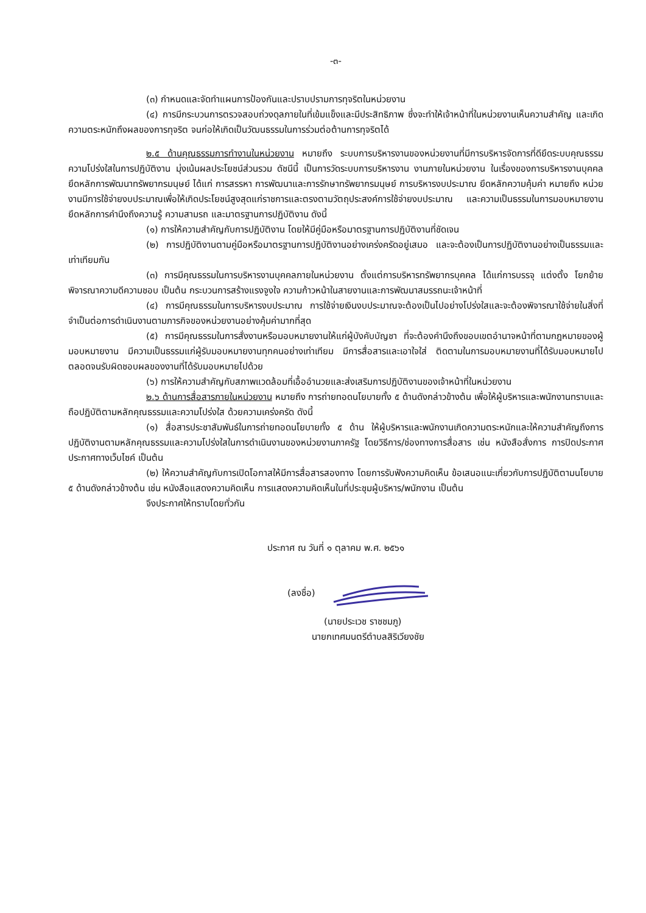-๓-
(๓) กำหนดและจัดทำแผนการป้องกันและปราบปรามการทุจริตในหน่วยงาน
(๔) การมีกระบวนการตรวจสอบถ่วงดุลภายในที่เข้มแข็งและมีประสิทธิภาพ ซึ่งจะทำให้เจ้าหน้าที่ในหน่วยงานเห็นความสำคัญ และเกิดความตระหนักถึงผลของการทุจริต จนก่อให้เกิดเป็นวัฒนธรรมในการร่วมต่อต้านการทุจริตได้
๒.๕ ด้านคุณธรรมการทำงานในหน่วยงาน หมายถึง ระบบการบริหารงานของหน่วยงานที่มีการบริหารจัดการที่ดียึดระบบคุณธรรมความโปร่งใสในการปฏิบัติงาน มุ่งเน้นผลประโยชน์ส่วนรวม ดัชนีนี้ เป็นการวัดระบบการบริหารงาน งานภายในหน่วยงาน ในเรื่องของการบริหารงานบุคคล ยึดหลักการพัฒนาทรัพยากรมนุษย์ ได้แก่ การสรรหา การพัฒนาและการรักษาทรัพยากรมนุษย์ การบริหารงบประมาณ ยึดหลักความคุ้มค่า หมายถึง หน่วยงานมีการใช้จ่ายงบประมาณเพื่อให้เกิดประโยชน์สูงสุดแก่ราชการและตรงตามวัตถุประสงค์การใช้จ่ายงบประมาณ และความเป็นธรรมในการมอบหมายงาน ยึดหลักการคำนึงถึงความรู้ ความสามรถ และมาตรฐานการปฏิบัติงาน ดังนี้
(๑) การให้ความสำคัญกับการปฏิบัติงาน โดยให้มีคู่มือหรือมาตรฐานการปฏิบัติงานที่ชัดเจน
(๒) การปฏิบัติงานตามคู่มือหรือมาตรฐานการปฏิบัติงานอย่างเคร่งครัดอยู่เสมอ และจะต้องเป็นการปฏิบัติงานอย่างเป็นธรรมและเท่าเทียมกัน
(๓) การมีคุณธรรมในการบริหารงานบุคคลภายในหน่วยงาน ตั้งแต่การบริหารทรัพยากรบุคคล ได้แก่การบรรจุ แต่งตั้ง โยกย้าย พิจารณาความดีความชอบ เป็นต้น กระบวนการสร้างแรงจูงใจ ความก้าวหน้าในสายงานและการพัฒนาสมรรถนะเจ้าหน้าที่
(๔) การมีคุณธรรมในการบริหารงบประมาณ การใช้จ่ายเงินงบประมาณจะต้องเป็นไปอย่างโปร่งใสและจะต้องพิจารณาใช้จ่ายในสิ่งที่จำเป็นต่อการดำเนินงานตามภารกิจของหน่วยงานอย่างคุ้มค่ามากที่สุด
(๕) การมีคุณธรรมในการสั่งงานหรือมอบหมายงานให้แก่ผู้บังคับบัญชา ที่จะต้องคำนึงถึงขอบเขตอำนาจหน้าที่ตามกฎหมายของผู้มอบหมายงาน มีความเป็นธรรมแก่ผู้รับมอบหมายงานทุกคนอย่างเท่าเทียม มีการสื่อสารและเอาใจใส่ ติดตามในการมอบหมายงานที่ได้รับมอบหมายไป ตลอดจนรับผิดชอบผลของงานที่ได้รับมอบหมายไปด้วย
(๖) การให้ความสำคัญกับสภาพแวดล้อมที่เอื้ออำนวยและส่งเสริมการปฏิบัติงานของเจ้าหน้าที่ในหน่วยงาน
๒.๖ ด้านการสื่อสารภายในหน่วยงาน หมายถึง การถ่ายทอดนโยบายทั้ง ๕ ด้านดังกล่าวข้างต้น เพื่อให้ผู้บริหารและพนักงานทราบและถือปฏิบัติตามหลักคุณธรรมและความโปร่งใส ด้วยความเคร่งครัด ดังนี้
(๑) สื่อสารประชาสัมพันธ์ในการถ่ายทอดนโยบายทั้ง ๕ ด้าน ให้ผู้บริหารและพนักงานเกิดความตระหนักและให้ความสำคัญถึงการปฏิบัติงานตามหลักคุณธรรมและความโปร่งใสในการดำเนินงานของหน่วยงานภาครัฐ โดยวิธีการ/ช่องทางการสื่อสาร เช่น หนังสือสั่งการ การปิดประกาศ ประกาศทางเว็บไซค์ เป็นต้น
(๒) ให้ความสำคัญกับการเปิดโอกาสให้มีการสื่อสารสองทาง โดยการรับฟังความคิดเห็น ข้อเสนอแนะเกี่ยวกับการปฏิบัติตามนโยบาย ๕ ด้านดังกล่าวข้างต้น เช่น หนังสือแสดงความคิดเห็น การแสดงความคิดเห็นในที่ประชุมผู้บริหาร/พนักงาน เป็นต้น
จึงประกาศให้ทราบโดยทั่วกัน
ประกาศ ณ วันที่ ๑ ตุลาคม พ.ศ. ๒๕๖๑
(ลงชื่อ)
(นายประเวช ราชชมภู)
นายกเทศมนตรีตำบลสิริเวียงชัย